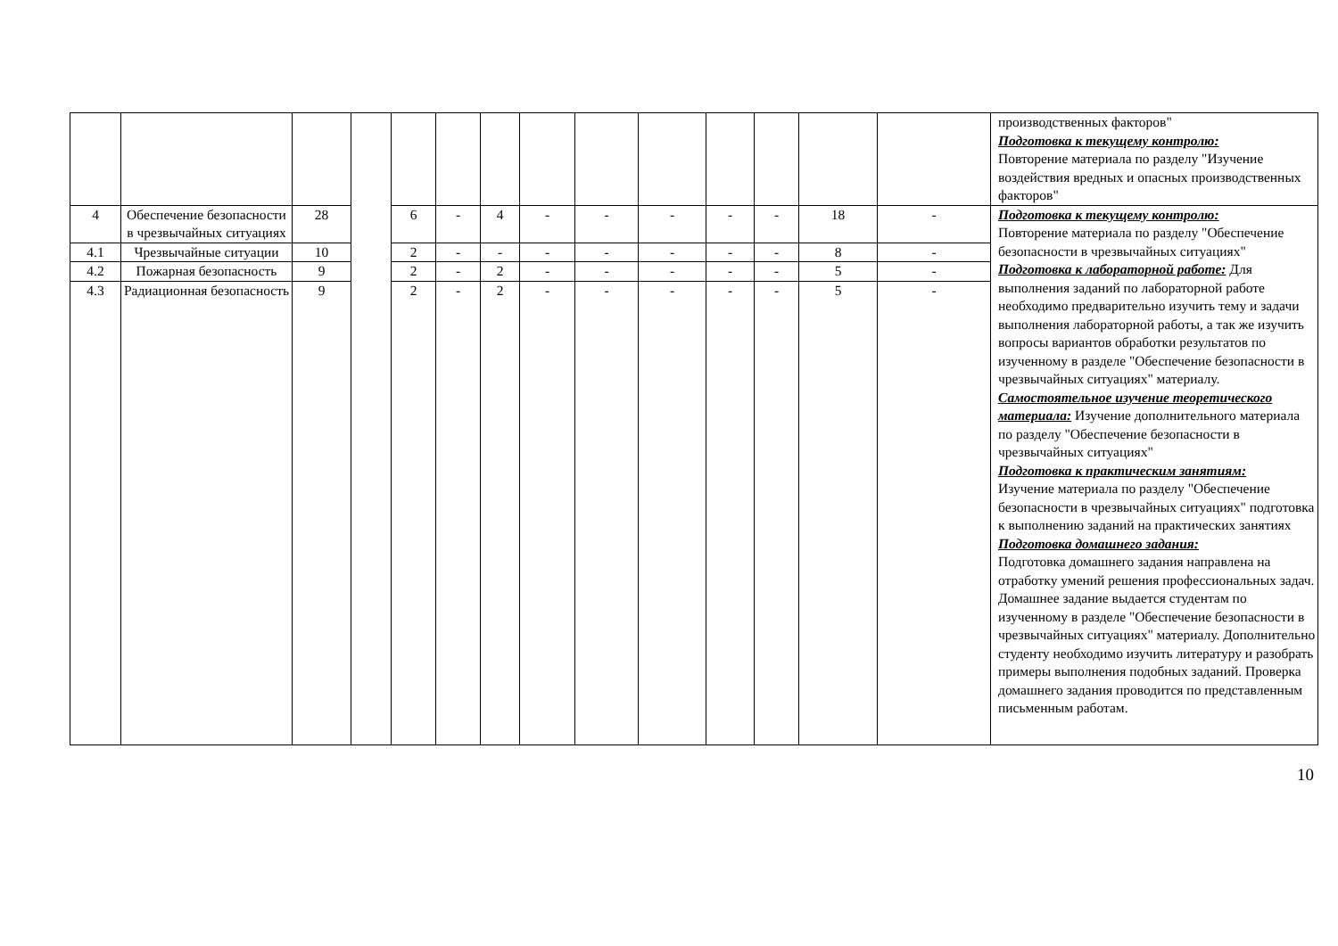| | | | | | | | | | | | | | | производственных факторов" Подготовка к текущему контролю: Повторение материала по разделу "Изучение воздействия вредных и опасных производственных факторов" |
| 4 | Обеспечение безопасности в чрезвычайных ситуациях | 28 | | 6 | - | 4 | - | - | - | - | - | 18 | - | Подготовка к текущему контролю: Повторение материала по разделу "Обеспечение безопасности в чрезвычайных ситуациях" Подготовка к лабораторной работе: Для выполнения заданий по лабораторной работе необходимо предварительно изучить тему и задачи выполнения лабораторной работы, а так же изучить вопросы вариантов обработки результатов по изученному в разделе "Обеспечение безопасности в чрезвычайных ситуациях" материалу. Самостоятельное изучение теоретического материала: Изучение дополнительного материала по разделу "Обеспечение безопасности в чрезвычайных ситуациях" Подготовка к практическим занятиям: Изучение материала по разделу "Обеспечение безопасности в чрезвычайных ситуациях" подготовка к выполнению заданий на практических занятиях Подготовка домашнего задания: Подготовка домашнего задания направлена на отработку умений решения профессиональных задач. Домашнее задание выдается студентам по изученному в разделе "Обеспечение безопасности в чрезвычайных ситуациях" материалу. Дополнительно студенту необходимо изучить литературу и разобрать примеры выполнения подобных заданий. Проверка домашнего задания проводится по представленным письменным работам. |
| 4.1 | Чрезвычайные ситуации | 10 | | 2 | - | - | - | - | - | - | - | 8 | - | |
| 4.2 | Пожарная безопасность | 9 | | 2 | - | 2 | - | - | - | - | - | 5 | - | |
| 4.3 | Радиационная безопасность | 9 | | 2 | - | 2 | - | - | - | - | - | 5 | - | |
10